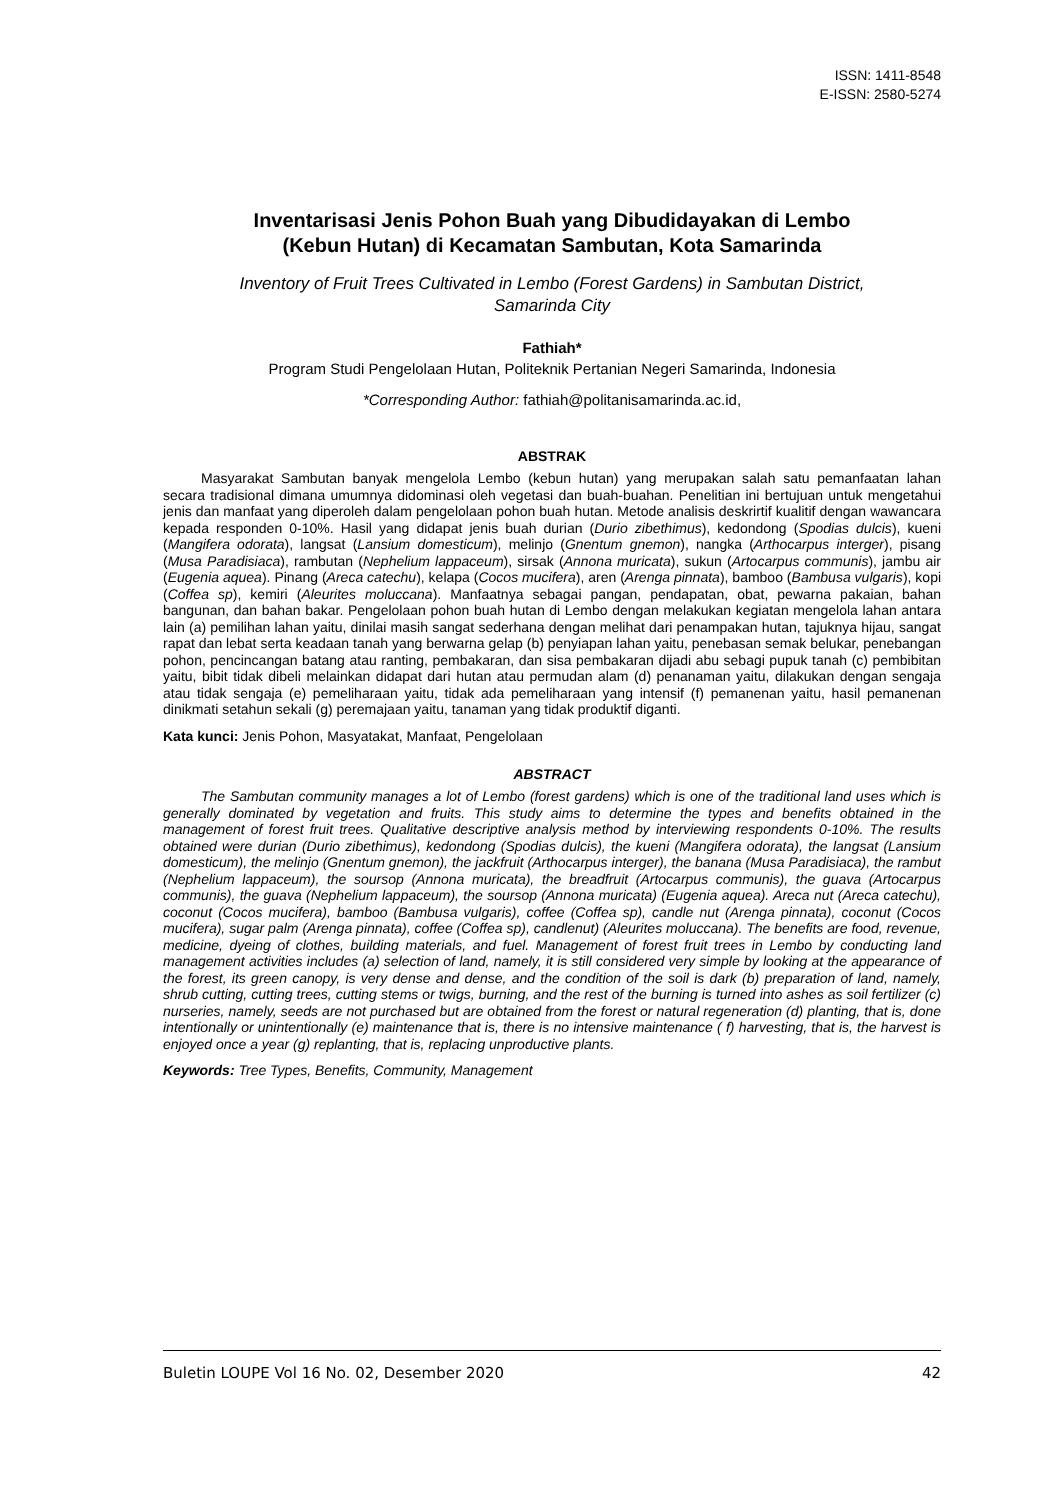ISSN: 1411-8548
E-ISSN: 2580-5274
Inventarisasi Jenis Pohon Buah yang Dibudidayakan di Lembo
(Kebun Hutan) di Kecamatan Sambutan, Kota Samarinda
Inventory of Fruit Trees Cultivated in Lembo (Forest Gardens) in Sambutan District,
Samarinda City
Fathiah*
Program Studi Pengelolaan Hutan, Politeknik Pertanian Negeri Samarinda, Indonesia
*Corresponding Author: fathiah@politanisamarinda.ac.id,
ABSTRAK
Masyarakat Sambutan banyak mengelola Lembo (kebun hutan) yang merupakan salah satu pemanfaatan lahan secara tradisional dimana umumnya didominasi oleh vegetasi dan buah-buahan. Penelitian ini bertujuan untuk mengetahui jenis dan manfaat yang diperoleh dalam pengelolaan pohon buah hutan. Metode analisis deskrirtif kualitif dengan wawancara kepada responden 0-10%. Hasil yang didapat jenis buah durian (Durio zibethimus), kedondong (Spodias dulcis), kueni (Mangifera odorata), langsat (Lansium domesticum), melinjo (Gnentum gnemon), nangka (Arthocarpus interger), pisang (Musa Paradisiaca), rambutan (Nephelium lappaceum), sirsak (Annona muricata), sukun (Artocarpus communis), jambu air (Eugenia aquea). Pinang (Areca catechu), kelapa (Cocos mucifera), aren (Arenga pinnata), bamboo (Bambusa vulgaris), kopi (Coffea sp), kemiri (Aleurites moluccana). Manfaatnya sebagai pangan, pendapatan, obat, pewarna pakaian, bahan bangunan, dan bahan bakar. Pengelolaan pohon buah hutan di Lembo dengan melakukan kegiatan mengelola lahan antara lain (a) pemilihan lahan yaitu, dinilai masih sangat sederhana dengan melihat dari penampakan hutan, tajuknya hijau, sangat rapat dan lebat serta keadaan tanah yang berwarna gelap (b) penyiapan lahan yaitu, penebasan semak belukar, penebangan pohon, pencincangan batang atau ranting, pembakaran, dan sisa pembakaran dijadi abu sebagi pupuk tanah (c) pembibitan yaitu, bibit tidak dibeli melainkan didapat dari hutan atau permudan alam (d) penanaman yaitu, dilakukan dengan sengaja atau tidak sengaja (e) pemeliharaan yaitu, tidak ada pemeliharaan yang intensif (f) pemanenan yaitu, hasil pemanenan dinikmati setahun sekali (g) peremajaan yaitu, tanaman yang tidak produktif diganti.
Kata kunci: Jenis Pohon, Masyatakat, Manfaat, Pengelolaan
ABSTRACT
The Sambutan community manages a lot of Lembo (forest gardens) which is one of the traditional land uses which is generally dominated by vegetation and fruits. This study aims to determine the types and benefits obtained in the management of forest fruit trees. Qualitative descriptive analysis method by interviewing respondents 0-10%. The results obtained were durian (Durio zibethimus), kedondong (Spodias dulcis), the kueni (Mangifera odorata), the langsat (Lansium domesticum), the melinjo (Gnentum gnemon), the jackfruit (Arthocarpus interger), the banana (Musa Paradisiaca), the rambut (Nephelium lappaceum), the soursop (Annona muricata), the breadfruit (Artocarpus communis), the guava (Artocarpus communis), the guava (Nephelium lappaceum), the soursop (Annona muricata) (Eugenia aquea). Areca nut (Areca catechu), coconut (Cocos mucifera), bamboo (Bambusa vulgaris), coffee (Coffea sp), candle nut (Arenga pinnata), coconut (Cocos mucifera), sugar palm (Arenga pinnata), coffee (Coffea sp), candlenut) (Aleurites moluccana). The benefits are food, revenue, medicine, dyeing of clothes, building materials, and fuel. Management of forest fruit trees in Lembo by conducting land management activities includes (a) selection of land, namely, it is still considered very simple by looking at the appearance of the forest, its green canopy, is very dense and dense, and the condition of the soil is dark (b) preparation of land, namely, shrub cutting, cutting trees, cutting stems or twigs, burning, and the rest of the burning is turned into ashes as soil fertilizer (c) nurseries, namely, seeds are not purchased but are obtained from the forest or natural regeneration (d) planting, that is, done intentionally or unintentionally (e) maintenance that is, there is no intensive maintenance ( f) harvesting, that is, the harvest is enjoyed once a year (g) replanting, that is, replacing unproductive plants.
Keywords: Tree Types, Benefits, Community, Management
Buletin LOUPE Vol 16 No. 02, Desember 2020 42